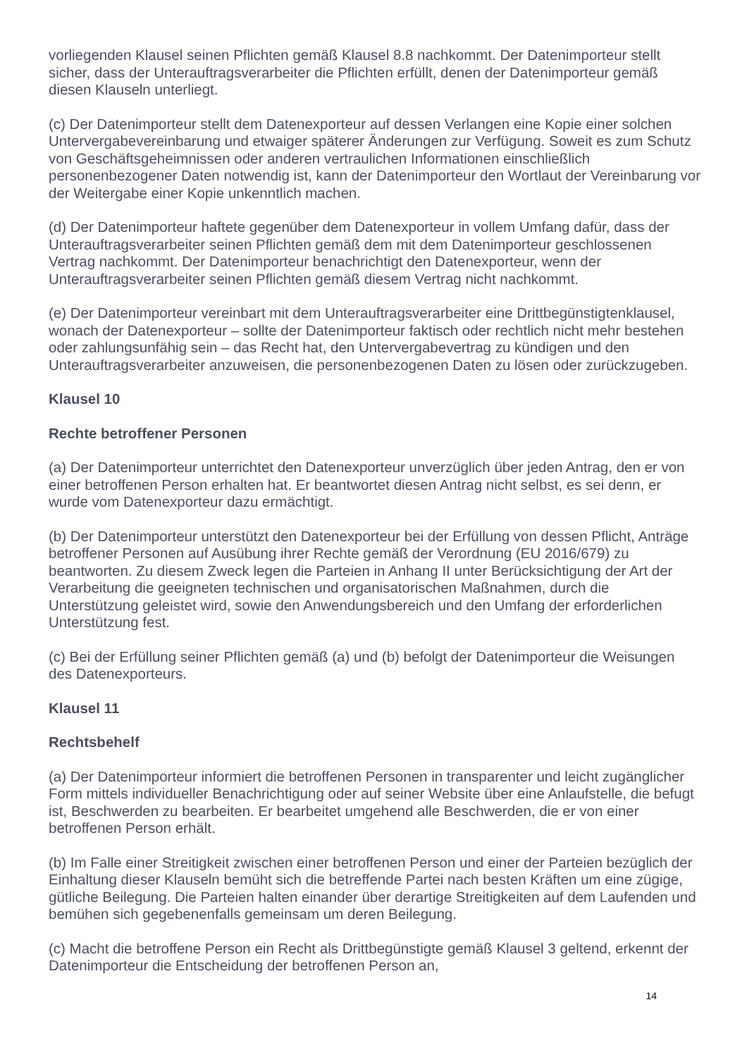vorliegenden Klausel seinen Pflichten gemäß Klausel 8.8 nachkommt. Der Datenimporteur stellt sicher, dass der Unterauftragsverarbeiter die Pflichten erfüllt, denen der Datenimporteur gemäß diesen Klauseln unterliegt.
(c) Der Datenimporteur stellt dem Datenexporteur auf dessen Verlangen eine Kopie einer solchen Untervergabevereinbarung und etwaiger späterer Änderungen zur Verfügung. Soweit es zum Schutz von Geschäftsgeheimnissen oder anderen vertraulichen Informationen einschließlich personenbezogener Daten notwendig ist, kann der Datenimporteur den Wortlaut der Vereinbarung vor der Weitergabe einer Kopie unkenntlich machen.
(d) Der Datenimporteur haftete gegenüber dem Datenexporteur in vollem Umfang dafür, dass der Unterauftragsverarbeiter seinen Pflichten gemäß dem mit dem Datenimporteur geschlossenen Vertrag nachkommt. Der Datenimporteur benachrichtigt den Datenexporteur, wenn der Unterauftragsverarbeiter seinen Pflichten gemäß diesem Vertrag nicht nachkommt.
(e) Der Datenimporteur vereinbart mit dem Unterauftragsverarbeiter eine Drittbegünstigtenklausel, wonach der Datenexporteur – sollte der Datenimporteur faktisch oder rechtlich nicht mehr bestehen oder zahlungsunfähig sein – das Recht hat, den Untervergabevertrag zu kündigen und den Unterauftragsverarbeiter anzuweisen, die personenbezogenen Daten zu lösen oder zurückzugeben.
Klausel 10
Rechte betroffener Personen
(a) Der Datenimporteur unterrichtet den Datenexporteur unverzüglich über jeden Antrag, den er von einer betroffenen Person erhalten hat. Er beantwortet diesen Antrag nicht selbst, es sei denn, er wurde vom Datenexporteur dazu ermächtigt.
(b) Der Datenimporteur unterstützt den Datenexporteur bei der Erfüllung von dessen Pflicht, Anträge betroffener Personen auf Ausübung ihrer Rechte gemäß der Verordnung (EU 2016/679) zu beantworten. Zu diesem Zweck legen die Parteien in Anhang II unter Berücksichtigung der Art der Verarbeitung die geeigneten technischen und organisatorischen Maßnahmen, durch die Unterstützung geleistet wird, sowie den Anwendungsbereich und den Umfang der erforderlichen Unterstützung fest.
(c) Bei der Erfüllung seiner Pflichten gemäß (a) und (b) befolgt der Datenimporteur die Weisungen des Datenexporteurs.
Klausel 11
Rechtsbehelf
(a) Der Datenimporteur informiert die betroffenen Personen in transparenter und leicht zugänglicher Form mittels individueller Benachrichtigung oder auf seiner Website über eine Anlaufstelle, die befugt ist, Beschwerden zu bearbeiten. Er bearbeitet umgehend alle Beschwerden, die er von einer betroffenen Person erhält.
(b) Im Falle einer Streitigkeit zwischen einer betroffenen Person und einer der Parteien bezüglich der Einhaltung dieser Klauseln bemüht sich die betreffende Partei nach besten Kräften um eine zügige, gütliche Beilegung. Die Parteien halten einander über derartige Streitigkeiten auf dem Laufenden und bemühen sich gegebenenfalls gemeinsam um deren Beilegung.
(c) Macht die betroffene Person ein Recht als Drittbegünstigte gemäß Klausel 3 geltend, erkennt der Datenimporteur die Entscheidung der betroffenen Person an,
14